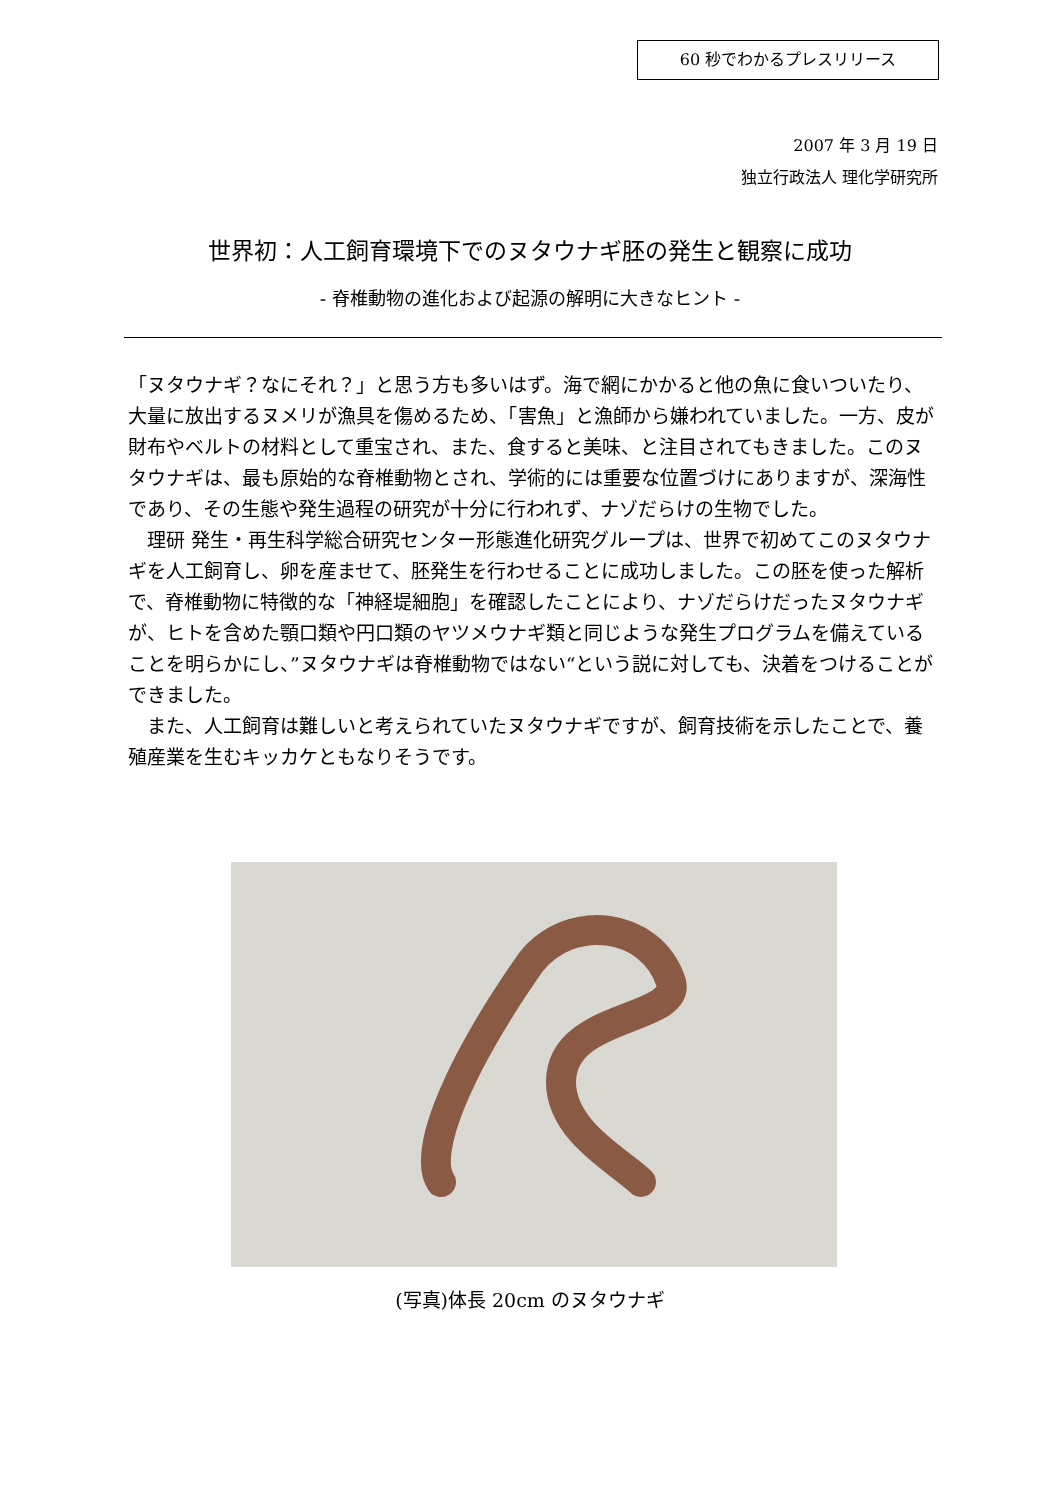60 秒でわかるプレスリリース
2007 年 3 月 19 日
独立行政法人 理化学研究所
世界初：人工飼育環境下でのヌタウナギ胚の発生と観察に成功
- 脊椎動物の進化および起源の解明に大きなヒント -
「ヌタウナギ？なにそれ？」と思う方も多いはず。海で網にかかると他の魚に食いついたり、大量に放出するヌメリが漁具を傷めるため、「害魚」と漁師から嫌われていました。一方、皮が財布やベルトの材料として重宝され、また、食すると美味、と注目されてもきました。このヌタウナギは、最も原始的な脊椎動物とされ、学術的には重要な位置づけにありますが、深海性であり、その生態や発生過程の研究が十分に行われず、ナゾだらけの生物でした。
　理研 発生・再生科学総合研究センター形態進化研究グループは、世界で初めてこのヌタウナギを人工飼育し、卵を産ませて、胚発生を行わせることに成功しました。この胚を使った解析で、脊椎動物に特徴的な「神経堤細胞」を確認したことにより、ナゾだらけだったヌタウナギが、ヒトを含めた顎口類や円口類のヤツメウナギ類と同じような発生プログラムを備えていることを明らかにし、”ヌタウナギは脊椎動物ではない“という説に対しても、決着をつけることができました。
　また、人工飼育は難しいと考えられていたヌタウナギですが、飼育技術を示したことで、養殖産業を生むキッカケともなりそうです。
(写真)体長 20cm のヌタウナギ